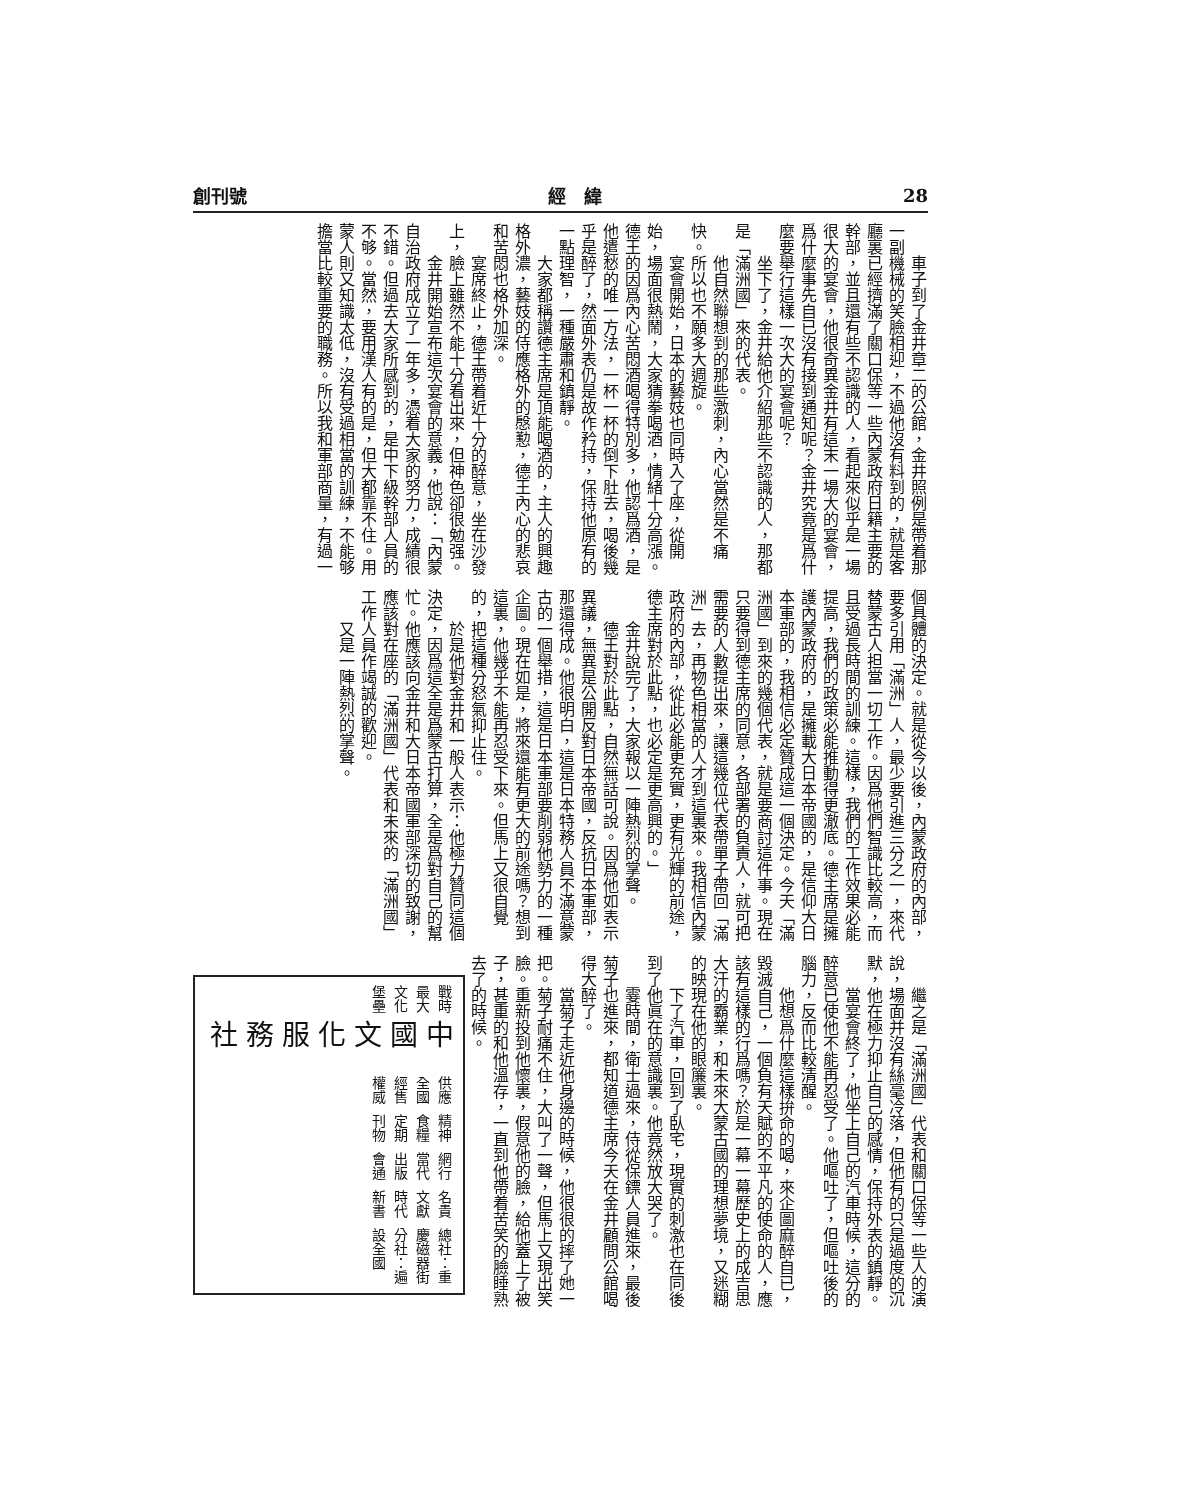創刊號 經　緯 28
車子到了金井章二的公館，金井照例是帶着那一副機械的笑臉相迎，不過他沒有料到的，就是客廳裏已經擠滿了關口保等一些內蒙政府日籍主要的幹部，並且還有些不認識的人，看起來似乎是一場很大的宴會，他很奇異金井有這末一場大的宴會，爲什麼事先自已沒有接到通知呢？金井究竟是爲什麼要舉行這樣一次大的宴會呢？
坐下了，金井給他介紹那些不認識的人，那都是「滿洲國」來的代表。
他自然聯想到的那些激刺，內心當然是不痛快。所以也不願多大週旋。
宴會開始，日本的藝妓也同時入了座，從開始，場面很熱鬧，大家猜拳喝酒，情緒十分高漲。德王的因爲內心苦悶酒喝得特別多，他認爲酒，是他遣愁的唯一方法，一杯一杯的倒下肚去，喝後幾乎是醉了，然面外表仍是故作矜持，保持他原有的一點理智，一種嚴肅和鎮靜。
大家都稱讚德主席是頂能喝酒的，主人的興趣格外濃，藝妓的侍應格外的慇懃，德王內心的悲哀和苦悶也格外加深。
宴席終止，德王帶着近十分的醉意，坐在沙發上，臉上雖然不能十分看出來，但神色卻很勉强。
金井開始宣布這次宴會的意義，他說：「內蒙自治政府成立了一年多，憑着大家的努力，成績很不錯。但過去大家所感到的，是中下級幹部人員的不够。當然，要用漢人有的是，但大都靠不住。用蒙人則又知識太低，沒有受過相當的訓練，不能够擔當比較重要的職務。所以我和軍部商量，有過一
個具體的決定。就是從今以後，內蒙政府的內部，要多引用「滿洲」人，最少要引進三分之一，來代替蒙古人担當一切工作。因爲他們智識比較高，而且受過長時間的訓練。這樣，我們的工作效果必能提高，我們的政策必能推動得更澈底。德主席是擁護內蒙政府的，是擁載大日本帝國的，是信仰大日本軍部的，我相信必定贊成這一個決定。今天「滿洲國」到來的幾個代表，就是要商討這件事。現在只要得到德主席的同意，各部署的負責人，就可把需要的人數提出來，讓這幾位代表帶單子帶回「滿洲」去，再物色相當的人才到這裏來。我相信內蒙政府的內部，從此必能更充實，更有光輝的前途，德主席對於此點，也必定是更高興的。」
金井說完了，大家報以一陣熱烈的掌聲。
德王對於此點，自然無話可說。因爲他如表示異議，無異是公開反對日本帝國，反抗日本軍部，那還得成。他很明白，這是日本特務人員不滿意蒙古的一個舉措，這是日本軍部要削弱他勢力的一種企圖。現在如是，將來還能有更大的前途嗎？想到這裏，他幾乎不能再忍受下來。但馬上又很自覺的，把這種分怒氣抑止住。
於是他對金井和一般人表示：他極力贊同這個決定，因爲這全是爲蒙古打算，全是爲對自己的幫忙。他應該向金井和大日本帝國軍部深切的致謝，應該對在座的「滿洲國」代表和未來的「滿洲國」工作人員作竭誠的歡迎。
又是一陣熱烈的掌聲。
繼之是「滿洲國」代表和關口保等一些人的演說，場面并沒有絲毫冷落，但他有的只是過度的沉默，他在極力抑止自己的感情，保持外表的鎮靜。
當宴會終了，他坐上自己的汽車時候，這分的醉意已使他不能再忍受了。他嘔吐了，但嘔吐後的腦力，反而比較清醒。
他想爲什麼這樣拚命的喝，來企圖麻醉自已，毀滅自己，一個負有天賦的不平凡的使命的人，應該有這樣的行爲嗎？於是一幕一幕歷史上的成吉思大汗的霸業，和未來大蒙古國的理想夢境，又迷糊的映現在他的眼簾裏。
下了汽車，回到了臥宅，現實的刺激也在同後到了他眞在的意識裏。他竟然放大哭了。
霎時間，衛士過來，侍從保鏢人員進來，最後菊子也進來，都知道德主席今天在金井顧問公館喝得大醉了。
當菊子走近他身邊的時候，他很很的摔了她一把。菊子耐痛不住，大叫了一聲，但馬上又現出笑臉。重新投到他懷裏，假意他的臉，給他蓋上了被子，甚重的和他溫存，一直到他帶着苦笑的臉睡熟去了的時候。
戰時最大文化堡壘
中國文化服務社
供應全國　經售權威
精神食糧　定期刊物
網行當代　出版會通
名貴文獻　時代新書
總社：重慶磁器街　分社：遍設全國